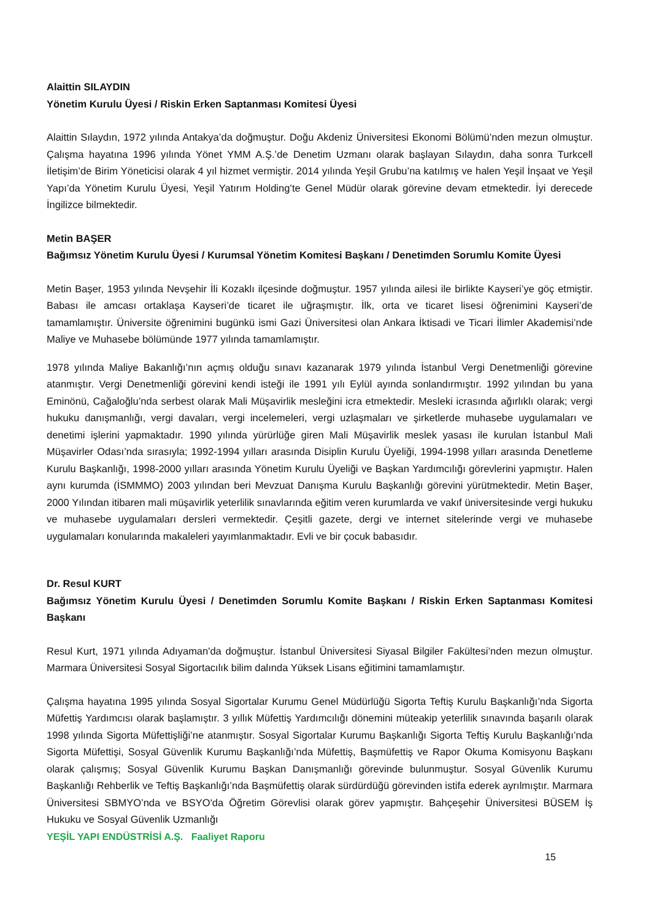Alaittin SILAYDIN
Yönetim Kurulu Üyesi / Riskin Erken Saptanması Komitesi Üyesi
Alaittin Sılaydın, 1972 yılında Antakya’da doğmuştur. Doğu Akdeniz Üniversitesi Ekonomi Bölümü’nden mezun olmuştur. Çalışma hayatına 1996 yılında Yönet YMM A.Ş.’de Denetim Uzmanı olarak başlayan Sılaydın, daha sonra Turkcell İletişim’de Birim Yöneticisi olarak 4 yıl hizmet vermiştir. 2014 yılında Yeşil Grubu’na katılmış ve halen Yeşil İnşaat ve Yeşil Yapı’da Yönetim Kurulu Üyesi, Yeşil Yatırım Holding’te Genel Müdür olarak görevine devam etmektedir. İyi derecede İngilizce bilmektedir.
Metin BAŞER
Bağımsız Yönetim Kurulu Üyesi / Kurumsal Yönetim Komitesi Başkanı / Denetimden Sorumlu Komite Üyesi
Metin Başer, 1953 yılında Nevşehir İli Kozaklı ilçesinde doğmuştur. 1957 yılında ailesi ile birlikte Kayseri’ye göç etmiştir. Babası ile amcası ortaklaşa Kayseri’de ticaret ile uğraşmıştır. İlk, orta ve ticaret lisesi öğrenimini Kayseri’de tamamlamıştır. Üniversite öğrenimini bugünkü ismi Gazi Üniversitesi olan Ankara İktisadi ve Ticari İlimler Akademisi’nde Maliye ve Muhasebe bölümünde 1977 yılında tamamlamıştır.
1978 yılında Maliye Bakanlığı’nın açmış olduğu sınavı kazanarak 1979 yılında İstanbul Vergi Denetmenliği görevine atanmıştır. Vergi Denetmenliği görevini kendi isteği ile 1991 yılı Eylül ayında sonlandırmıştır. 1992 yılından bu yana Eminönü, Cağaloğlu’nda serbest olarak Mali Müşavirlik mesleğini icra etmektedir. Mesleki icrasında ağırlıklı olarak; vergi hukuku danışmanlığı, vergi davaları, vergi incelemeleri, vergi uzlaşmaları ve şirketlerde muhasebe uygulamaları ve denetimi işlerini yapmaktadır. 1990 yılında yürürlüğe giren Mali Müşavirlik meslek yasası ile kurulan İstanbul Mali Müşavirler Odası’nda sırasıyla; 1992-1994 yılları arasında Disiplin Kurulu Üyeliği, 1994-1998 yılları arasında Denetleme Kurulu Başkanlığı, 1998-2000 yılları arasında Yönetim Kurulu Üyeliği ve Başkan Yardımcılığı görevlerini yapmıştır. Halen aynı kurumda (İSMMMO) 2003 yılından beri Mevzuat Danışma Kurulu Başkanlığı görevini yürütmektedir. Metin Başer, 2000 Yılından itibaren mali müşavirlik yeterlilik sınavlarında eğitim veren kurumlarda ve vakıf üniversitesinde vergi hukuku ve muhasebe uygulamaları dersleri vermektedir. Çeşitli gazete, dergi ve internet sitelerinde vergi ve muhasebe uygulamaları konularında makaleleri yayımlanmaktadır. Evli ve bir çocuk babasıdır.
Dr. Resul KURT
Bağımsız Yönetim Kurulu Üyesi / Denetimden Sorumlu Komite Başkanı / Riskin Erken Saptanması Komitesi Başkanı
Resul Kurt, 1971 yılında Adıyaman'da doğmuştur. İstanbul Üniversitesi Siyasal Bilgiler Fakültesi’nden mezun olmuştur. Marmara Üniversitesi Sosyal Sigortacılık bilim dalında Yüksek Lisans eğitimini tamamlamıştır.
Çalışma hayatına 1995 yılında Sosyal Sigortalar Kurumu Genel Müdürlüğü Sigorta Teftiş Kurulu Başkanlığı’nda Sigorta Müfettiş Yardımcısı olarak başlamıştır. 3 yıllık Müfettiş Yardımcılığı dönemini müteakip yeterlilik sınavında başarılı olarak 1998 yılında Sigorta Müfettişliği’ne atanmıştır. Sosyal Sigortalar Kurumu Başkanlığı Sigorta Teftiş Kurulu Başkanlığı’nda Sigorta Müfettişi, Sosyal Güvenlik Kurumu Başkanlığı’nda Müfettiş, Başmüfettiş ve Rapor Okuma Komisyonu Başkanı olarak çalışmış; Sosyal Güvenlik Kurumu Başkan Danışmanlığı görevinde bulunmuştur. Sosyal Güvenlik Kurumu Başkanlığı Rehberlik ve Teftiş Başkanlığı’nda Başmüfettiş olarak sürdürdüğü görevinden istifa ederek ayrılmıştır. Marmara Üniversitesi SBMYO’nda ve BSYO'da Öğretim Görevlisi olarak görev yapmıştır. Bahçeşehir Üniversitesi BÜSEM İş Hukuku ve Sosyal Güvenlik Uzmanlığı
YEŞİL YAPI ENDÜSTRİSİ A.Ş. Faaliyet Raporu
15